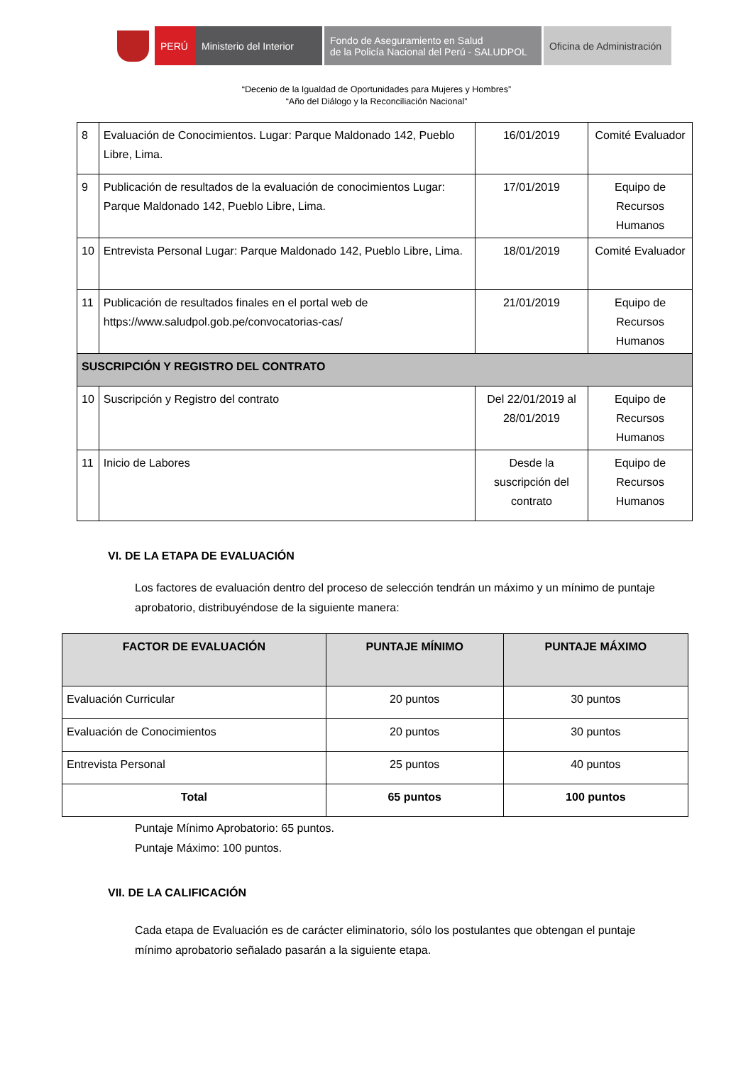PERÚ Ministerio del Interior
Fondo de Aseguramiento en Salud
de la Policía Nacional del Perú - SALUDPOL
Oficina de Administración
“Decenio de la Igualdad de Oportunidades para Mujeres y Hombres”
“Año del Diálogo y la Reconciliación Nacional”
| 8 | Evaluación de Conocimientos. Lugar: Parque Maldonado 142, Pueblo Libre, Lima. | 16/01/2019 | Comité Evaluador |
| 9 | Publicación de resultados de la evaluación de conocimientos Lugar: Parque Maldonado 142, Pueblo Libre, Lima. | 17/01/2019 | Equipo de Recursos Humanos |
| 10 | Entrevista Personal Lugar: Parque Maldonado 142, Pueblo Libre, Lima. | 18/01/2019 | Comité Evaluador |
| 11 | Publicación de resultados finales en el portal web de https://www.saludpol.gob.pe/convocatorias-cas/ | 21/01/2019 | Equipo de Recursos Humanos |
| SUSCRIPCIÓN Y REGISTRO DEL CONTRATO | | | |
| 10 | Suscripción y Registro del contrato | Del 22/01/2019 al 28/01/2019 | Equipo de Recursos Humanos |
| 11 | Inicio de Labores | Desde la suscripción del contrato | Equipo de Recursos Humanos |
VI. DE LA ETAPA DE EVALUACIÓN
Los factores de evaluación dentro del proceso de selección tendrán un máximo y un mínimo de puntaje aprobatorio, distribuyéndose de la siguiente manera:
| FACTOR DE EVALUACIÓN | PUNTAJE MÍNIMO | PUNTAJE MÁXIMO |
| --- | --- | --- |
| Evaluación Curricular | 20 puntos | 30 puntos |
| Evaluación de Conocimientos | 20 puntos | 30 puntos |
| Entrevista Personal | 25 puntos | 40 puntos |
| Total | 65 puntos | 100 puntos |
Puntaje Mínimo Aprobatorio: 65 puntos.
Puntaje Máximo: 100 puntos.
VII. DE LA CALIFICACIÓN
Cada etapa de Evaluación es de carácter eliminatorio, sólo los postulantes que obtengan el puntaje mínimo aprobatorio señalado pasarán a la siguiente etapa.